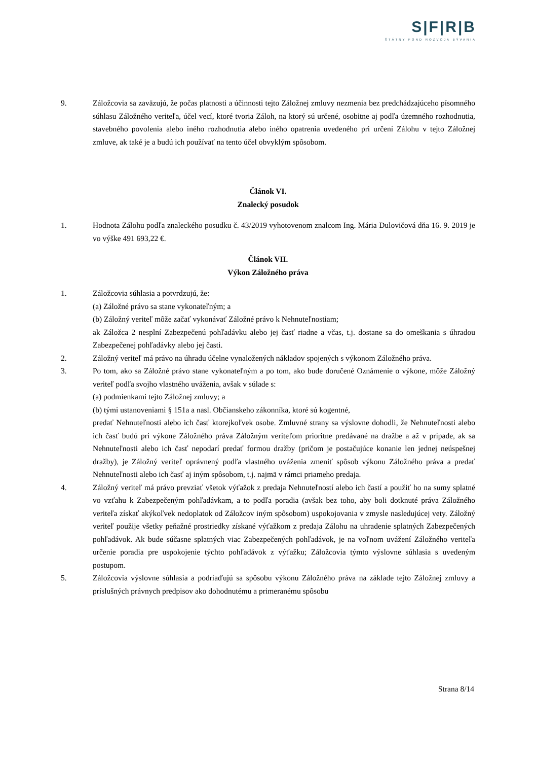S|F|R|B
ŠTÁTNY FOND ROZVOJA BÝVANIA
9. Záložcovia sa zaväzujú, že počas platnosti a účinnosti tejto Záložnej zmluvy nezmenia bez predchádzajúceho písomného súhlasu Záložného veriteľa, účel vecí, ktoré tvoria Záloh, na ktorý sú určené, osobitne aj podľa územného rozhodnutia, stavebného povolenia alebo iného rozhodnutia alebo iného opatrenia uvedeného pri určení Zálohu v tejto Záložnej zmluve, ak také je a budú ich používať na tento účel obvyklým spôsobom.
Článok VI.
Znalecký posudok
1. Hodnota Zálohu podľa znaleckého posudku č. 43/2019 vyhotovenom znalcom Ing. Mária Dulovičová dňa 16. 9. 2019 je vo výške 491 693,22 €.
Článok VII.
Výkon Záložného práva
1. Záložcovia súhlasia a potvrdzujú, že:
(a) Záložné právo sa stane vykonateľným; a
(b) Záložný veriteľ môže začať vykonávať Záložné právo k Nehnuteľnostiam;
ak Záložca 2 nesplní Zabezpečenú pohľadávku alebo jej časť riadne a včas, t.j. dostane sa do omeškania s úhradou Zabezpečenej pohľadávky alebo jej časti.
2. Záložný veriteľ má právo na úhradu účelne vynaložených nákladov spojených s výkonom Záložného práva.
3. Po tom, ako sa Záložné právo stane vykonateľným a po tom, ako bude doručené Oznámenie o výkone, môže Záložný veriteľ podľa svojho vlastného uváženia, avšak v súlade s:
(a) podmienkami tejto Záložnej zmluvy; a
(b) tými ustanoveniami § 151a a nasl. Občianskeho zákonníka, ktoré sú kogentné,
predať Nehnuteľnosti alebo ich časť ktorejkoľvek osobe. Zmluvné strany sa výslovne dohodli, že Nehnuteľnosti alebo ich časť budú pri výkone Záložného práva Záložným veriteľom prioritne predávané na dražbe a až v prípade, ak sa Nehnuteľnosti alebo ich časť nepodarí predať formou dražby (pričom je postačujúce konanie len jednej neúspešnej dražby), je Záložný veriteľ oprávnený podľa vlastného uváženia zmeniť spôsob výkonu Záložného práva a predať Nehnuteľnosti alebo ich časť aj iným spôsobom, t.j. najmä v rámci priameho predaja.
4. Záložný veriteľ má právo prevziať všetok výťažok z predaja Nehnuteľností alebo ich častí a použiť ho na sumy splatné vo vzťahu k Zabezpečeným pohľadávkam, a to podľa poradia (avšak bez toho, aby boli dotknuté práva Záložného veriteľa získať akýkoľvek nedoplatok od Záložcov iným spôsobom) uspokojovania v zmysle nasledujúcej vety. Záložný veriteľ použije všetky peňažné prostriedky získané výťažkom z predaja Zálohu na uhradenie splatných Zabezpečených pohľadávok. Ak bude súčasne splatných viac Zabezpečených pohľadávok, je na voľnom uvážení Záložného veriteľa určenie poradia pre uspokojenie týchto pohľadávok z výťažku; Záložcovia týmto výslovne súhlasia s uvedeným postupom.
5. Záložcovia výslovne súhlasia a podriaďujú sa spôsobu výkonu Záložného práva na základe tejto Záložnej zmluvy a príslušných právnych predpisov ako dohodnutému a primeranému spôsobu
Strana 8/14